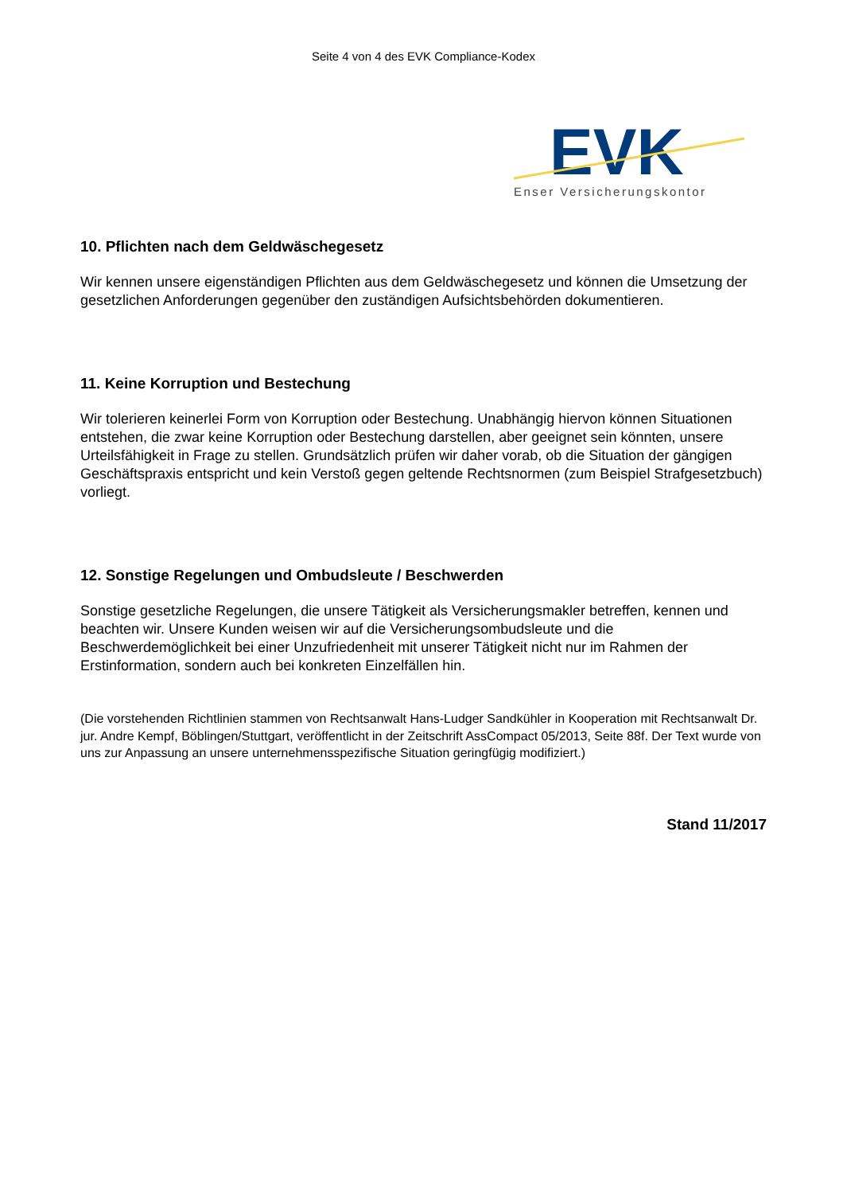Seite 4 von 4 des EVK Compliance-Kodex
EVK
Enser Versicherungskontor
10. Pflichten nach dem Geldwäschegesetz
Wir kennen unsere eigenständigen Pflichten aus dem Geldwäschegesetz und können die Umsetzung der gesetzlichen Anforderungen gegenüber den zuständigen Aufsichtsbehörden dokumentieren.
11. Keine Korruption und Bestechung
Wir tolerieren keinerlei Form von Korruption oder Bestechung. Unabhängig hiervon können Situationen entstehen, die zwar keine Korruption oder Bestechung darstellen, aber geeignet sein könnten, unsere Urteilsfähigkeit in Frage zu stellen. Grundsätzlich prüfen wir daher vorab, ob die Situation der gängigen Geschäftspraxis entspricht und kein Verstoß gegen geltende Rechtsnormen (zum Beispiel Strafgesetzbuch) vorliegt.
12. Sonstige Regelungen und Ombudsleute / Beschwerden
Sonstige gesetzliche Regelungen, die unsere Tätigkeit als Versicherungsmakler betreffen, kennen und beachten wir. Unsere Kunden weisen wir auf die Versicherungsombudsleute und die Beschwerdemöglichkeit bei einer Unzufriedenheit mit unserer Tätigkeit nicht nur im Rahmen der Erstinformation, sondern auch bei konkreten Einzelfällen hin.
(Die vorstehenden Richtlinien stammen von Rechtsanwalt Hans-Ludger Sandkühler in Kooperation mit Rechtsanwalt Dr. jur. Andre Kempf, Böblingen/Stuttgart, veröffentlicht in der Zeitschrift AssCompact 05/2013, Seite 88f. Der Text wurde von uns zur Anpassung an unsere unternehmensspezifische Situation geringfügig modifiziert.)
Stand 11/2017